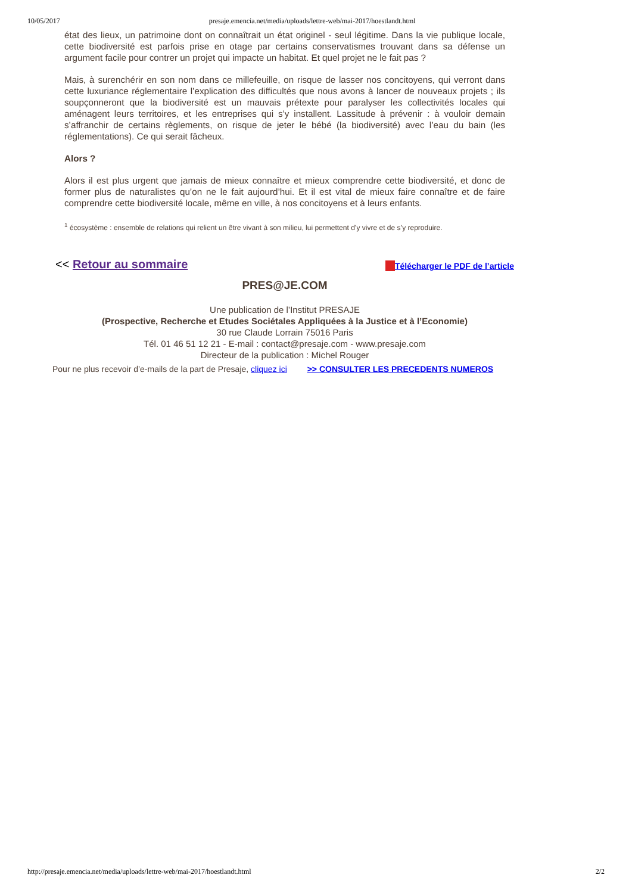10/05/2017 presaje.emencia.net/media/uploads/lettre-web/mai-2017/hoestlandt.html
état des lieux, un patrimoine dont on connaîtrait un état originel - seul légitime. Dans la vie publique locale, cette biodiversité est parfois prise en otage par certains conservatismes trouvant dans sa défense un argument facile pour contrer un projet qui impacte un habitat. Et quel projet ne le fait pas ?
Mais, à surenchérir en son nom dans ce millefeuille, on risque de lasser nos concitoyens, qui verront dans cette luxuriance réglementaire l’explication des difficultés que nous avons à lancer de nouveaux projets ; ils soupçonneront que la biodiversité est un mauvais prétexte pour paralyser les collectivités locales qui aménagent leurs territoires, et les entreprises qui s’y installent. Lassitude à prévenir : à vouloir demain s’affranchir de certains règlements, on risque de jeter le bébé (la biodiversité) avec l’eau du bain (les réglementations). Ce qui serait fâcheux.
Alors ?
Alors il est plus urgent que jamais de mieux connaître et mieux comprendre cette biodiversité, et donc de former plus de naturalistes qu’on ne le fait aujourd’hui. Et il est vital de mieux faire connaître et de faire comprendre cette biodiversité locale, même en ville, à nos concitoyens et à leurs enfants.
<sup>1</sup> écosystème : ensemble de relations qui relient un être vivant à son milieu, lui permettent d’y vivre et de s’y reproduire.
<< Retour au sommaire Télécharger le PDF de l’article
PRES@JE.COM
Une publication de l’Institut PRESAJE
(Prospective, Recherche et Etudes Sociétales Appliquées à la Justice et à l’Economie)
30 rue Claude Lorrain 75016 Paris
Tél. 01 46 51 12 21 - E-mail : contact@presaje.com - www.presaje.com
Directeur de la publication : Michel Rouger
Pour ne plus recevoir d’e-mails de la part de Presaje, cliquez ici >> CONSULTER LES PRECEDENTS NUMEROS
http://presaje.emencia.net/media/uploads/lettre-web/mai-2017/hoestlandt.html 2/2